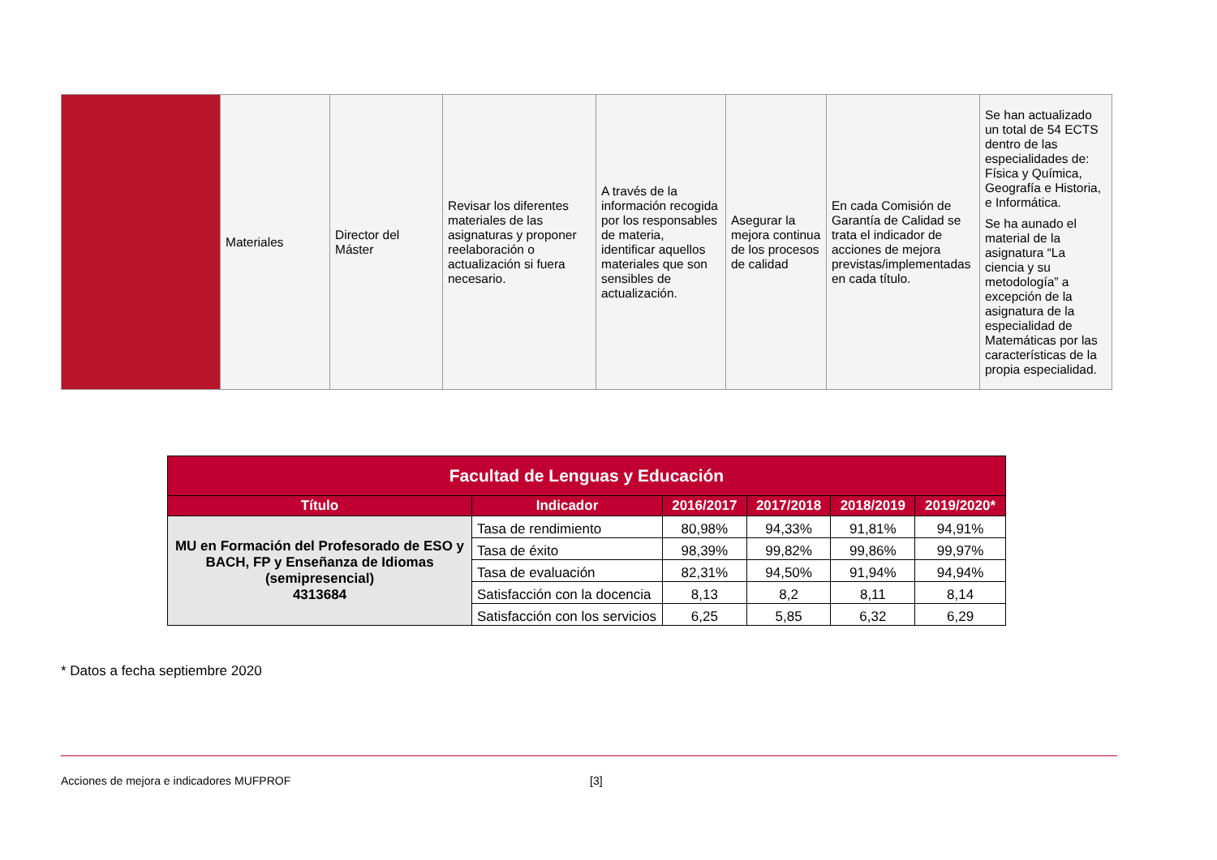| | Materiales | Director del Máster | Revisar los diferentes materiales de las asignaturas y proponer reelaboración o actualización si fuera necesario. | A través de la información recogida por los responsables de materia, identificar aquellos materiales que son sensibles de actualización. | Asegurar la mejora continua de los procesos de calidad | En cada Comisión de Garantía de Calidad se trata el indicador de acciones de mejora previstas/implementadas en cada título. | Se han actualizado un total de 54 ECTS dentro de las especialidades de: Física y Química, Geografía e Historia, e Informática. Se ha aunado el material de la asignatura “La ciencia y su metodología” a excepción de la asignatura de la especialidad de Matemáticas por las características de la propia especialidad. |
| Facultad de Lenguas y Educación | | | | | |
| --- | --- | --- | --- | --- | --- |
| Título | Indicador | 2016/2017 | 2017/2018 | 2018/2019 | 2019/2020* |
| MU en Formación del Profesorado de ESO y BACH, FP y Enseñanza de Idiomas (semipresencial) 4313684 | Tasa de rendimiento | 80,98% | 94,33% | 91,81% | 94,91% |
| | Tasa de éxito | 98,39% | 99,82% | 99,86% | 99,97% |
| | Tasa de evaluación | 82,31% | 94,50% | 91,94% | 94,94% |
| | Satisfacción con la docencia | 8,13 | 8,2 | 8,11 | 8,14 |
| | Satisfacción con los servicios | 6,25 | 5,85 | 6,32 | 6,29 |
* Datos a fecha septiembre 2020
Acciones de mejora e indicadores MUFPROF [3]